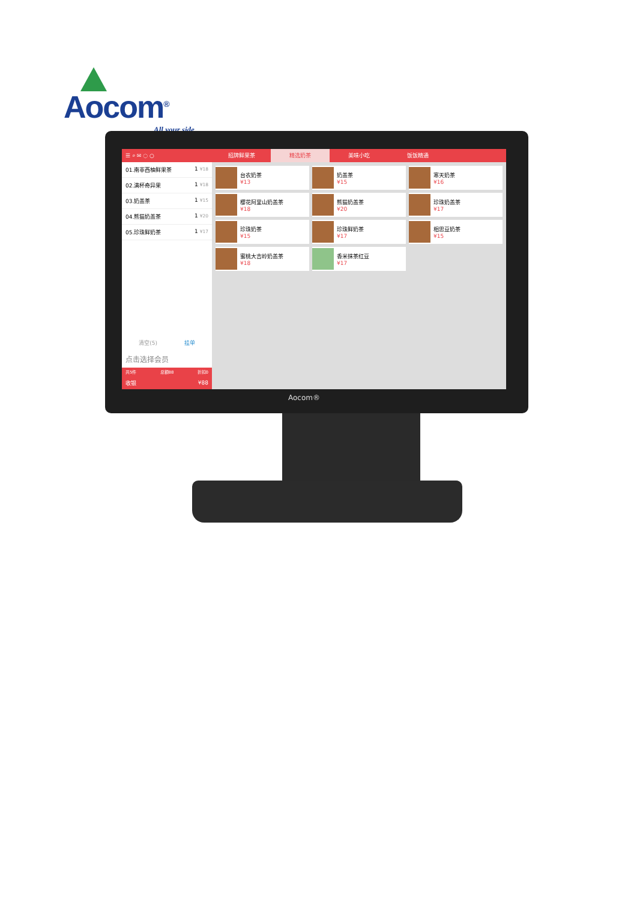Aocom<sup>®</sup>
All your side
☰ ⌕ ✉ ◌ ○
01.南非西柚鲜果茶 1 ¥18
02.满杯奇异果 1 ¥18
03.奶盖茶 1 ¥15
04.熊猫奶盖茶 1 ¥20
05.珍珠鲜奶茶 1 ¥17
清空(5) 挂单
点击选择会员
共5件 总额88 折扣0
收银 ¥88
招牌鲜果茶 精选奶茶 美味小吃 饭饭精通
台农奶茶
¥13
奶盖茶
¥15
寒天奶茶
¥16
樱花阿里山奶盖茶
¥18
熊猫奶盖茶
¥20
珍珠奶盖茶
¥17
珍珠奶茶
¥15
珍珠鲜奶茶
¥17
相思豆奶茶
¥15
蜜桃大吉岭奶盖茶
¥18
香米抹茶红豆
¥17
Aocom®